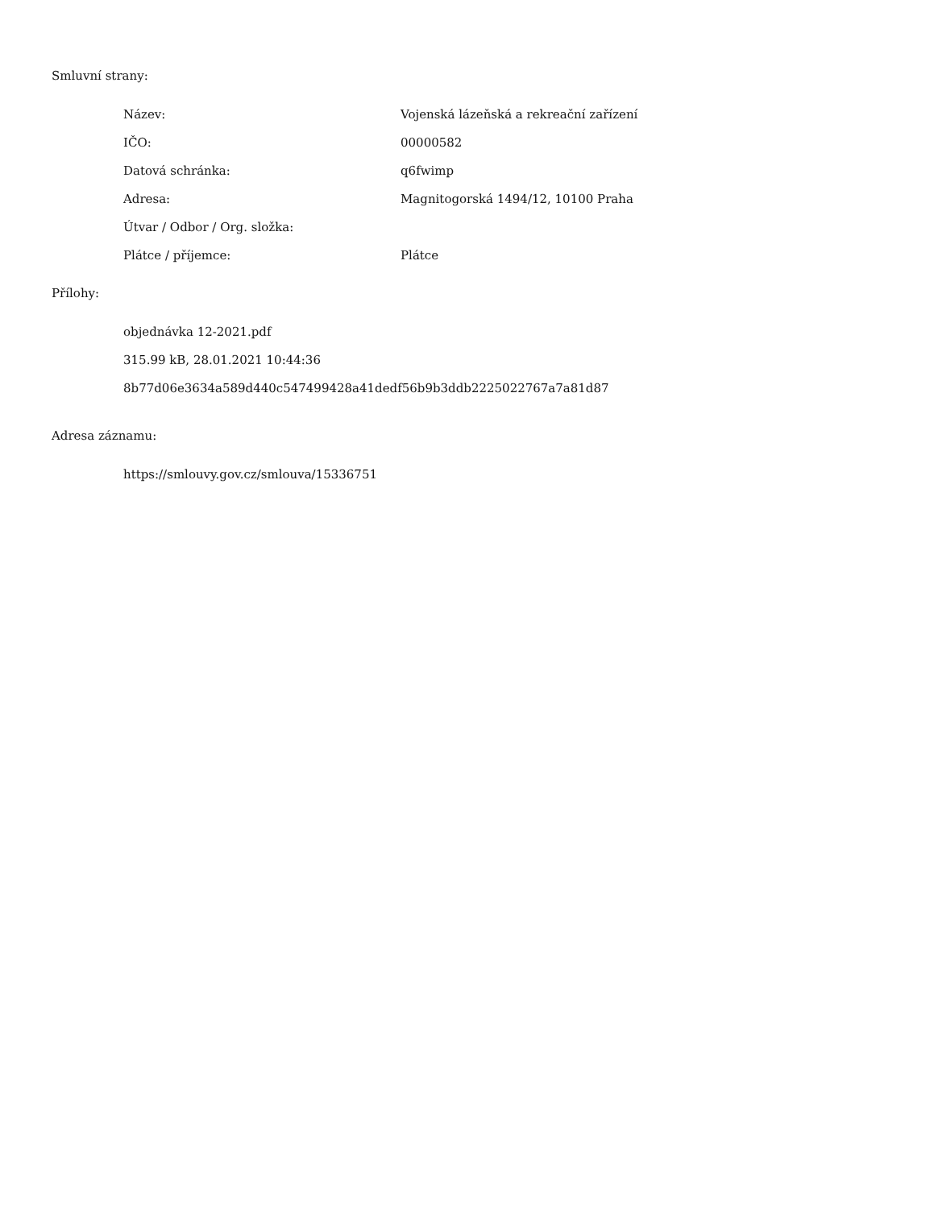Smluvní strany:
| Název: | Vojenská lázeňská a rekreační zařízení |
| IČO: | 00000582 |
| Datová schránka: | q6fwimp |
| Adresa: | Magnitogorská 1494/12, 10100 Praha |
| Útvar / Odbor / Org. složka: | |
| Plátce / příjemce: | Plátce |
Přílohy:
objednávka 12-2021.pdf
315.99 kB, 28.01.2021 10:44:36
8b77d06e3634a589d440c547499428a41dedf56b9b3ddb2225022767a7a81d87
Adresa záznamu:
https://smlouvy.gov.cz/smlouva/15336751